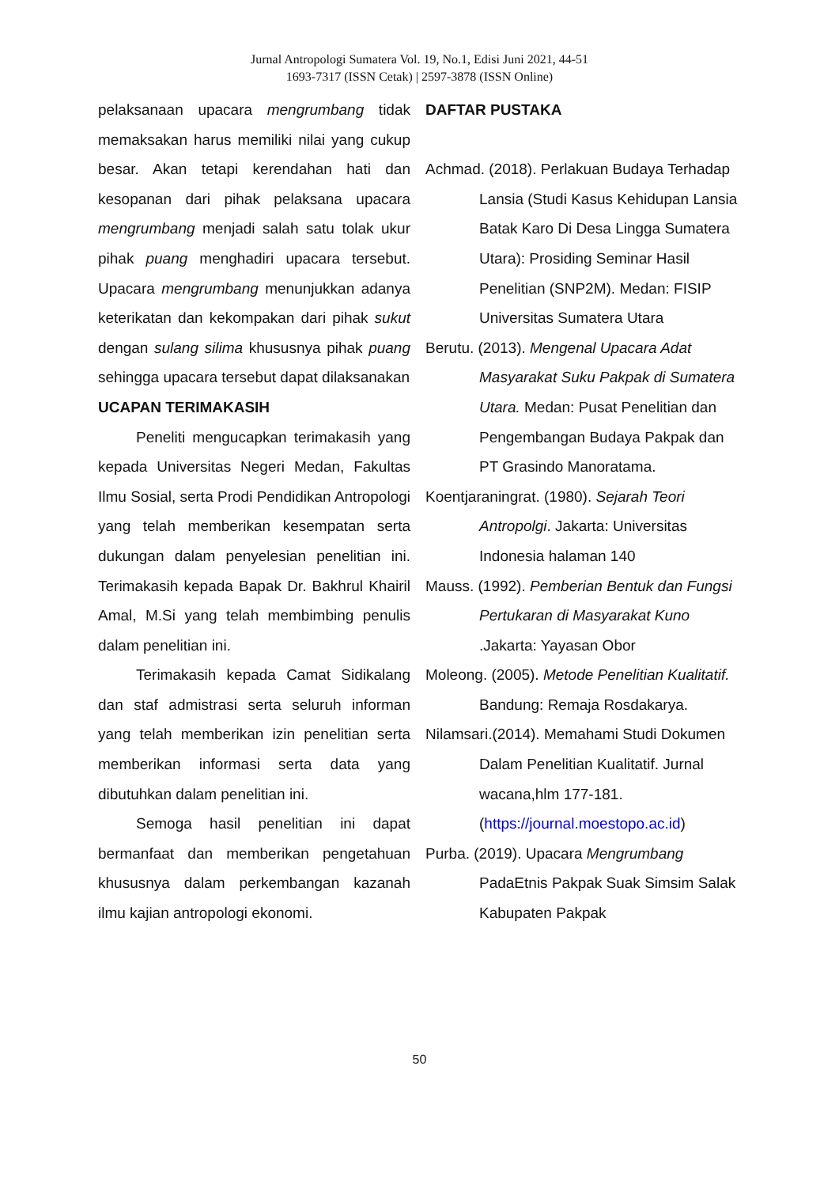Jurnal Antropologi Sumatera Vol. 19, No.1, Edisi Juni 2021, 44-51
1693-7317 (ISSN Cetak) | 2597-3878 (ISSN Online)
pelaksanaan upacara mengrumbang tidak memaksakan harus memiliki nilai yang cukup besar. Akan tetapi kerendahan hati dan kesopanan dari pihak pelaksana upacara mengrumbang menjadi salah satu tolak ukur pihak puang menghadiri upacara tersebut. Upacara mengrumbang menunjukkan adanya keterikatan dan kekompakan dari pihak sukut dengan sulang silima khususnya pihak puang sehingga upacara tersebut dapat dilaksanakan
UCAPAN TERIMAKASIH
Peneliti mengucapkan terimakasih yang kepada Universitas Negeri Medan, Fakultas Ilmu Sosial, serta Prodi Pendidikan Antropologi yang telah memberikan kesempatan serta dukungan dalam penyelesian penelitian ini. Terimakasih kepada Bapak Dr. Bakhrul Khairil Amal, M.Si yang telah membimbing penulis dalam penelitian ini.
Terimakasih kepada Camat Sidikalang dan staf admistrasi serta seluruh informan yang telah memberikan izin penelitian serta memberikan informasi serta data yang dibutuhkan dalam penelitian ini.
Semoga hasil penelitian ini dapat bermanfaat dan memberikan pengetahuan khususnya dalam perkembangan kazanah ilmu kajian antropologi ekonomi.
DAFTAR PUSTAKA
Achmad. (2018). Perlakuan Budaya Terhadap Lansia (Studi Kasus Kehidupan Lansia Batak Karo Di Desa Lingga Sumatera Utara): Prosiding Seminar Hasil Penelitian (SNP2M). Medan: FISIP Universitas Sumatera Utara
Berutu. (2013). Mengenal Upacara Adat Masyarakat Suku Pakpak di Sumatera Utara. Medan: Pusat Penelitian dan Pengembangan Budaya Pakpak dan PT Grasindo Manoratama.
Koentjaraningrat. (1980). Sejarah Teori Antropolgi. Jakarta: Universitas Indonesia halaman 140
Mauss. (1992). Pemberian Bentuk dan Fungsi Pertukaran di Masyarakat Kuno .Jakarta: Yayasan Obor
Moleong. (2005). Metode Penelitian Kualitatif. Bandung: Remaja Rosdakarya.
Nilamsari.(2014). Memahami Studi Dokumen Dalam Penelitian Kualitatif. Jurnal wacana,hlm 177-181. (https://journal.moestopo.ac.id)
Purba. (2019). Upacara Mengrumbang PadaEtnis Pakpak Suak Simsim Salak Kabupaten Pakpak
50